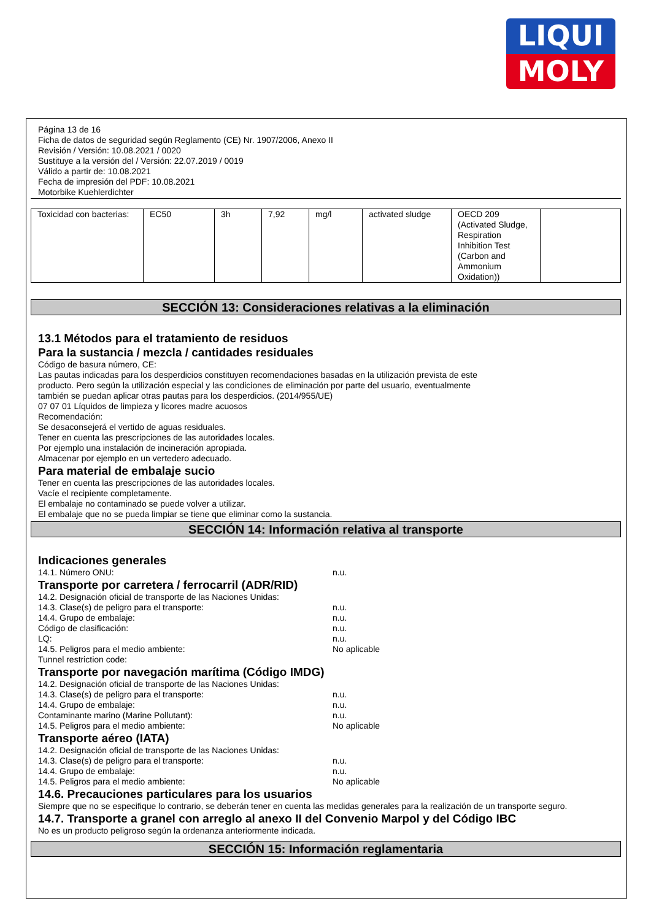LIQUI
MOLY
Página 13 de 16
Ficha de datos de seguridad según Reglamento (CE) Nr. 1907/2006, Anexo II
Revisión / Versión: 10.08.2021 / 0020
Sustituye a la versión del / Versión: 22.07.2019 / 0019
Válido a partir de: 10.08.2021
Fecha de impresión del PDF: 10.08.2021
Motorbike Kuehlerdichter
| Toxicidad con bacterias: | EC50 | 3h | 7,92 | mg/l | activated sludge | OECD 209 (Activated Sludge, Respiration Inhibition Test (Carbon and Ammonium Oxidation)) | |
SECCIÓN 13: Consideraciones relativas a la eliminación
13.1 Métodos para el tratamiento de residuos
Para la sustancia / mezcla / cantidades residuales
Código de basura número, CE:
Las pautas indicadas para los desperdicios constituyen recomendaciones basadas en la utilización prevista de este
producto. Pero según la utilización especial y las condiciones de eliminación por parte del usuario, eventualmente
también se puedan aplicar otras pautas para los desperdicios. (2014/955/UE)
07 07 01 Líquidos de limpieza y licores madre acuosos
Recomendación:
Se desaconsejerá el vertido de aguas residuales.
Tener en cuenta las prescripciones de las autoridades locales.
Por ejemplo una instalación de incineración apropiada.
Almacenar por ejemplo en un vertedero adecuado.
Para material de embalaje sucio
Tener en cuenta las prescripciones de las autoridades locales.
Vacíe el recipiente completamente.
El embalaje no contaminado se puede volver a utilizar.
El embalaje que no se pueda limpiar se tiene que eliminar como la sustancia.
SECCIÓN 14: Información relativa al transporte
Indicaciones generales
14.1. Número ONU: n.u.
Transporte por carretera / ferrocarril (ADR/RID)
14.2. Designación oficial de transporte de las Naciones Unidas:
14.3. Clase(s) de peligro para el transporte: n.u.
14.4. Grupo de embalaje: n.u.
Código de clasificación: n.u.
LQ: n.u.
14.5. Peligros para el medio ambiente: No aplicable
Tunnel restriction code:
Transporte por navegación marítima (Código IMDG)
14.2. Designación oficial de transporte de las Naciones Unidas:
14.3. Clase(s) de peligro para el transporte: n.u.
14.4. Grupo de embalaje: n.u.
Contaminante marino (Marine Pollutant): n.u.
14.5. Peligros para el medio ambiente: No aplicable
Transporte aéreo (IATA)
14.2. Designación oficial de transporte de las Naciones Unidas:
14.3. Clase(s) de peligro para el transporte: n.u.
14.4. Grupo de embalaje: n.u.
14.5. Peligros para el medio ambiente: No aplicable
14.6. Precauciones particulares para los usuarios
Siempre que no se especifique lo contrario, se deberán tener en cuenta las medidas generales para la realización de un transporte seguro.
14.7. Transporte a granel con arreglo al anexo II del Convenio Marpol y del Código IBC
No es un producto peligroso según la ordenanza anteriormente indicada.
SECCIÓN 15: Información reglamentaria